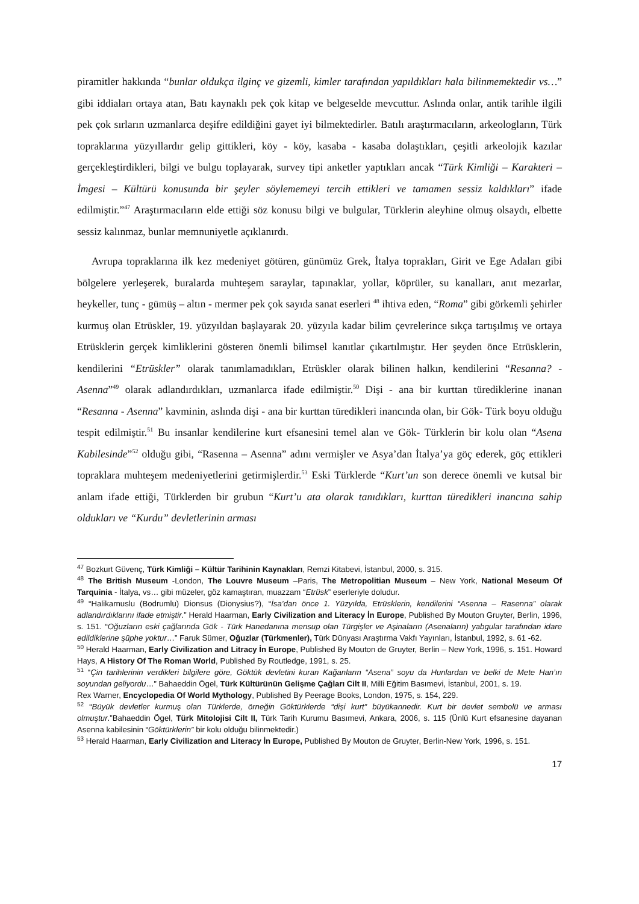piramitler hakkında “bunlar oldukça ilginç ve gizemli, kimler tarafından yapıldıkları hala bilinmemektedir vs…” gibi iddiaları ortaya atan, Batı kaynaklı pek çok kitap ve belgeselde mevcuttur. Aslında onlar, antik tarihle ilgili pek çok sırların uzmanlarca deşifre edildiğini gayet iyi bilmektedirler. Batılı araştırmacıların, arkeologların, Türk topraklarına yüzyıllardır gelip gittikleri, köy - köy, kasaba - kasaba dolaştıkları, çeşitli arkeolojik kazılar gerçekleştirdikleri, bilgi ve bulgu toplayarak, survey tipi anketler yaptıkları ancak “Türk Kimliği – Karakteri – İmgesi – Kültürü konusunda bir şeyler söylememeyi tercih ettikleri ve tamamen sessiz kaldıkları” ifade edilmiştir.”<sup>47</sup> Araştırmacıların elde ettiği söz konusu bilgi ve bulgular, Türklerin aleyhine olmuş olsaydı, elbette sessiz kalınmaz, bunlar memnuniyetle açıklanırdı.
Avrupa topraklarına ilk kez medeniyet götüren, günümüz Grek, İtalya toprakları, Girit ve Ege Adaları gibi bölgelere yerleşerek, buralarda muhteşem saraylar, tapınaklar, yollar, köprüler, su kanalları, anıt mezarlar, heykeller, tunç - gümüş – altın - mermer pek çok sayıda sanat eserleri <sup>48</sup> ihtiva eden, “Roma” gibi görkemli şehirler kurmuş olan Etrüskler, 19. yüzyıldan başlayarak 20. yüzyıla kadar bilim çevrelerince sıkça tartışılmış ve ortaya Etrüsklerin gerçek kimliklerini gösteren önemli bilimsel kanıtlar çıkartılmıştır. Her şeyden önce Etrüsklerin, kendilerini “Etrüskler” olarak tanımlamadıkları, Etrüskler olarak bilinen halkın, kendilerini “Resanna? - Asenna”<sup>49</sup> olarak adlandırdıkları, uzmanlarca ifade edilmiştir.<sup>50</sup> Dişi - ana bir kurttan türediklerine inanan “Resanna - Asenna” kavminin, aslında dişi - ana bir kurttan türedikleri inancında olan, bir Gök- Türk boyu olduğu tespit edilmiştir.<sup>51</sup> Bu insanlar kendilerine kurt efsanesini temel alan ve Gök- Türklerin bir kolu olan “Asena Kabilesinde”<sup>52</sup> olduğu gibi, “Rasenna – Asenna” adını vermişler ve Asya’dan İtalya’ya göç ederek, göç ettikleri topraklara muhteşem medeniyetlerini getirmişlerdir.<sup>53</sup> Eski Türklerde “Kurt’un son derece önemli ve kutsal bir anlam ifade ettiği, Türklerden bir grubun “Kurt’u ata olarak tanıdıkları, kurttan türedikleri inancına sahip oldukları ve “Kurdu” devletlerinin arması
<sup>47</sup> Bozkurt Güvenç, Türk Kimliği – Kültür Tarihinin Kaynakları, Remzi Kitabevi, İstanbul, 2000, s. 315.
<sup>48</sup> The British Museum -London, The Louvre Museum –Paris, The Metropolitian Museum – New York, National Meseum Of Tarquinia - İtalya, vs… gibi müzeler, göz kamaştıran, muazzam “Etrüsk” eserleriyle doludur.
<sup>49</sup> “Halikarnuslu (Bodrumlu) Dionsus (Dionysius?), “İsa’dan önce 1. Yüzyılda, Etrüsklerin, kendilerini “Asenna – Rasenna” olarak adlandırdıklarını ifade etmiştir.” Herald Haarman, Early Civilization and Literacy İn Europe, Published By Mouton Gruyter, Berlin, 1996, s. 151. “Oğuzların eski çağlarında Gök - Türk Hanedanına mensup olan Türgişler ve Aşinaların (Asenaların) yabgular tarafından idare edildiklerine şüphe yoktur…” Faruk Sümer, Oğuzlar (Türkmenler), Türk Dünyası Araştırma Vakfı Yayınları, İstanbul, 1992, s. 61 -62.
<sup>50</sup> Herald Haarman, Early Civilization and Litracy İn Europe, Published By Mouton de Gruyter, Berlin – New York, 1996, s. 151. Howard Hays, A History Of The Roman World, Published By Routledge, 1991, s. 25.
<sup>51</sup> “Çin tarihlerinin verdikleri bilgilere göre, Göktük devletini kuran Kağanların “Asena” soyu da Hunlardan ve belki de Mete Han’ın soyundan geliyordu…” Bahaeddin Ögel, Türk Kültürünün Gelişme Çağları Cilt II, Milli Eğitim Basımevi, İstanbul, 2001, s. 19.
Rex Warner, Encyclopedia Of World Mythology, Published By Peerage Books, London, 1975, s. 154, 229.
<sup>52</sup> “Büyük devletler kurmuş olan Türklerde, örneğin Göktürklerde “dişi kurt” büyükannedir. Kurt bir devlet sembolü ve arması olmuştur.”Bahaeddin Ögel, Türk Mitolojisi Cilt II, Türk Tarih Kurumu Basımevi, Ankara, 2006, s. 115 (Ünlü Kurt efsanesine dayanan Asenna kabilesinin “Göktürklerin” bir kolu olduğu bilinmektedir.)
<sup>53</sup> Herald Haarman, Early Civilization and Literacy İn Europe, Published By Mouton de Gruyter, Berlin-New York, 1996, s. 151.
17